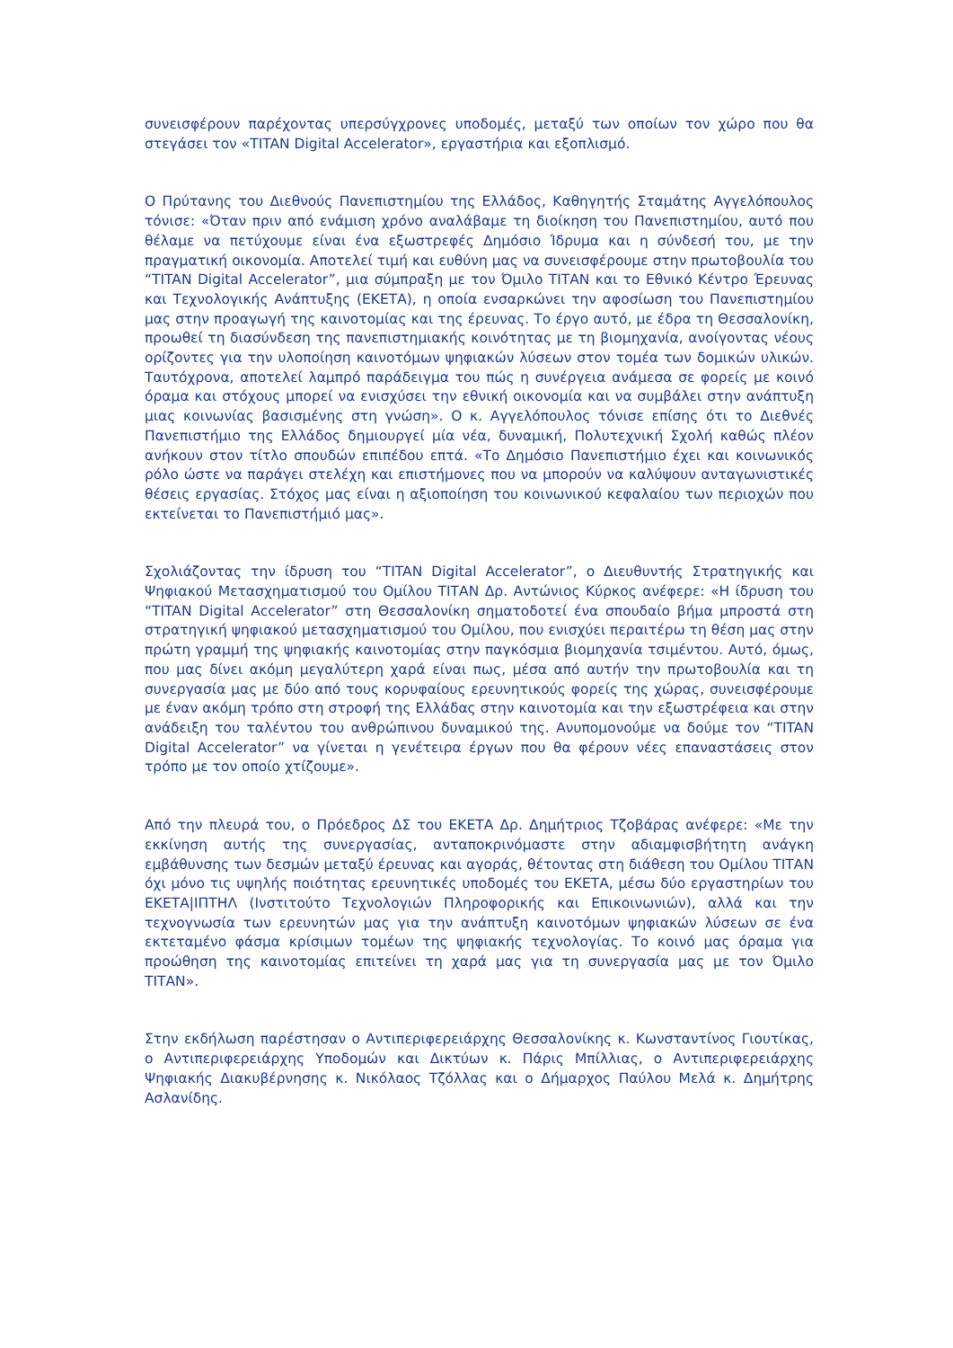συνεισφέρουν παρέχοντας υπερσύγχρονες υποδομές, μεταξύ των οποίων τον χώρο που θα στεγάσει τον «TITAN Digital Accelerator», εργαστήρια και εξοπλισμό.
Ο Πρύτανης του Διεθνούς Πανεπιστημίου της Ελλάδος, Καθηγητής Σταμάτης Αγγελόπουλος τόνισε: «Όταν πριν από ενάμιση χρόνο αναλάβαμε τη διοίκηση του Πανεπιστημίου, αυτό που θέλαμε να πετύχουμε είναι ένα εξωστρεφές Δημόσιο Ίδρυμα και η σύνδεσή του, με την πραγματική οικονομία. Αποτελεί τιμή και ευθύνη μας να συνεισφέρουμε στην πρωτοβουλία του “TITAN Digital Accelerator”, μια σύμπραξη με τον Όμιλο ΤΙΤΑΝ και το Εθνικό Κέντρο Έρευνας και Τεχνολογικής Ανάπτυξης (ΕΚΕΤΑ), η οποία ενσαρκώνει την αφοσίωση του Πανεπιστημίου μας στην προαγωγή της καινοτομίας και της έρευνας. Το έργο αυτό, με έδρα τη Θεσσαλονίκη, προωθεί τη διασύνδεση της πανεπιστημιακής κοινότητας με τη βιομηχανία, ανοίγοντας νέους ορίζοντες για την υλοποίηση καινοτόμων ψηφιακών λύσεων στον τομέα των δομικών υλικών. Ταυτόχρονα, αποτελεί λαμπρό παράδειγμα του πώς η συνέργεια ανάμεσα σε φορείς με κοινό όραμα και στόχους μπορεί να ενισχύσει την εθνική οικονομία και να συμβάλει στην ανάπτυξη μιας κοινωνίας βασισμένης στη γνώση». Ο κ. Αγγελόπουλος τόνισε επίσης ότι το Διεθνές Πανεπιστήμιο της Ελλάδος δημιουργεί μία νέα, δυναμική, Πολυτεχνική Σχολή καθώς πλέον ανήκουν στον τίτλο σπουδών επιπέδου επτά. «Το Δημόσιο Πανεπιστήμιο έχει και κοινωνικός ρόλο ώστε να παράγει στελέχη και επιστήμονες που να μπορούν να καλύψουν ανταγωνιστικές θέσεις εργασίας. Στόχος μας είναι η αξιοποίηση του κοινωνικού κεφαλαίου των περιοχών που εκτείνεται το Πανεπιστήμιό μας».
Σχολιάζοντας την ίδρυση του “TITAN Digital Accelerator”, ο Διευθυντής Στρατηγικής και Ψηφιακού Μετασχηματισμού του Ομίλου ΤΙΤΑΝ Δρ. Αντώνιος Κύρκος ανέφερε: «Η ίδρυση του “TITAN Digital Accelerator” στη Θεσσαλονίκη σηματοδοτεί ένα σπουδαίο βήμα μπροστά στη στρατηγική ψηφιακού μετασχηματισμού του Ομίλου, που ενισχύει περαιτέρω τη θέση μας στην πρώτη γραμμή της ψηφιακής καινοτομίας στην παγκόσμια βιομηχανία τσιμέντου. Αυτό, όμως, που μας δίνει ακόμη μεγαλύτερη χαρά είναι πως, μέσα από αυτήν την πρωτοβουλία και τη συνεργασία μας με δύο από τους κορυφαίους ερευνητικούς φορείς της χώρας, συνεισφέρουμε με έναν ακόμη τρόπο στη στροφή της Ελλάδας στην καινοτομία και την εξωστρέφεια και στην ανάδειξη του ταλέντου του ανθρώπινου δυναμικού της. Ανυπομονούμε να δούμε τον “TITAN Digital Accelerator” να γίνεται η γενέτειρα έργων που θα φέρουν νέες επαναστάσεις στον τρόπο με τον οποίο χτίζουμε».
Από την πλευρά του, ο Πρόεδρος ΔΣ του ΕΚΕΤΑ Δρ. Δημήτριος Τζοβάρας ανέφερε: «Με την εκκίνηση αυτής της συνεργασίας, ανταποκρινόμαστε στην αδιαμφισβήτητη ανάγκη εμβάθυνσης των δεσμών μεταξύ έρευνας και αγοράς, θέτοντας στη διάθεση του Ομίλου ΤΙΤΑΝ όχι μόνο τις υψηλής ποιότητας ερευνητικές υποδομές του ΕΚΕΤΑ, μέσω δύο εργαστηρίων του ΕΚΕΤΑ|ΙΠΤΗΛ (Ινστιτούτο Τεχνολογιών Πληροφορικής και Επικοινωνιών), αλλά και την τεχνογνωσία των ερευνητών μας για την ανάπτυξη καινοτόμων ψηφιακών λύσεων σε ένα εκτεταμένο φάσμα κρίσιμων τομέων της ψηφιακής τεχνολογίας. Το κοινό μας όραμα για προώθηση της καινοτομίας επιτείνει τη χαρά μας για τη συνεργασία μας με τον Όμιλο ΤΙΤΑΝ».
Στην εκδήλωση παρέστησαν ο Αντιπεριφερειάρχης Θεσσαλονίκης κ. Κωνσταντίνος Γιουτίκας, ο Αντιπεριφερειάρχης Υποδομών και Δικτύων κ. Πάρις Μπίλλιας, ο Αντιπεριφερειάρχης Ψηφιακής Διακυβέρνησης κ. Νικόλαος Τζόλλας και ο Δήμαρχος Παύλου Μελά κ. Δημήτρης Ασλανίδης.